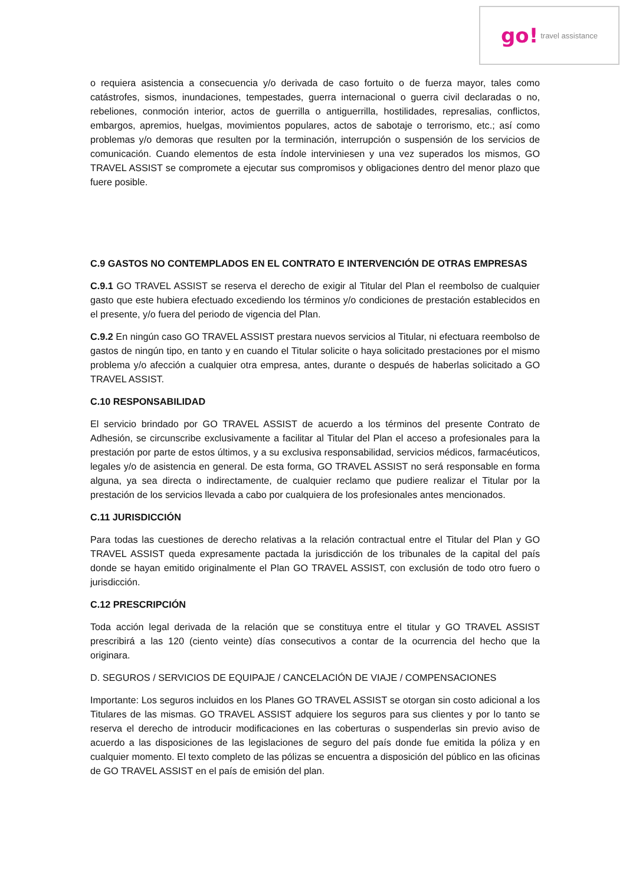go! travel assistance
o requiera asistencia a consecuencia y/o derivada de caso fortuito o de fuerza mayor, tales como catástrofes, sismos, inundaciones, tempestades, guerra internacional o guerra civil declaradas o no, rebeliones, conmoción interior, actos de guerrilla o antiguerrilla, hostilidades, represalias, conflictos, embargos, apremios, huelgas, movimientos populares, actos de sabotaje o terrorismo, etc.; así como problemas y/o demoras que resulten por la terminación, interrupción o suspensión de los servicios de comunicación. Cuando elementos de esta índole interviniesen y una vez superados los mismos, GO TRAVEL ASSIST se compromete a ejecutar sus compromisos y obligaciones dentro del menor plazo que fuere posible.
C.9 GASTOS NO CONTEMPLADOS EN EL CONTRATO E INTERVENCIÓN DE OTRAS EMPRESAS
C.9.1 GO TRAVEL ASSIST se reserva el derecho de exigir al Titular del Plan el reembolso de cualquier gasto que este hubiera efectuado excediendo los términos y/o condiciones de prestación establecidos en el presente, y/o fuera del periodo de vigencia del Plan.
C.9.2 En ningún caso GO TRAVEL ASSIST prestara nuevos servicios al Titular, ni efectuara reembolso de gastos de ningún tipo, en tanto y en cuando el Titular solicite o haya solicitado prestaciones por el mismo problema y/o afección a cualquier otra empresa, antes, durante o después de haberlas solicitado a GO TRAVEL ASSIST.
C.10 RESPONSABILIDAD
El servicio brindado por GO TRAVEL ASSIST de acuerdo a los términos del presente Contrato de Adhesión, se circunscribe exclusivamente a facilitar al Titular del Plan el acceso a profesionales para la prestación por parte de estos últimos, y a su exclusiva responsabilidad, servicios médicos, farmacéuticos, legales y/o de asistencia en general. De esta forma, GO TRAVEL ASSIST no será responsable en forma alguna, ya sea directa o indirectamente, de cualquier reclamo que pudiere realizar el Titular por la prestación de los servicios llevada a cabo por cualquiera de los profesionales antes mencionados.
C.11 JURISDICCIÓN
Para todas las cuestiones de derecho relativas a la relación contractual entre el Titular del Plan y GO TRAVEL ASSIST queda expresamente pactada la jurisdicción de los tribunales de la capital del país donde se hayan emitido originalmente el Plan GO TRAVEL ASSIST, con exclusión de todo otro fuero o jurisdicción.
C.12 PRESCRIPCIÓN
Toda acción legal derivada de la relación que se constituya entre el titular y GO TRAVEL ASSIST prescribirá a las 120 (ciento veinte) días consecutivos a contar de la ocurrencia del hecho que la originara.
D. SEGUROS / SERVICIOS DE EQUIPAJE / CANCELACIÓN DE VIAJE / COMPENSACIONES
Importante: Los seguros incluidos en los Planes GO TRAVEL ASSIST se otorgan sin costo adicional a los Titulares de las mismas. GO TRAVEL ASSIST adquiere los seguros para sus clientes y por lo tanto se reserva el derecho de introducir modificaciones en las coberturas o suspenderlas sin previo aviso de acuerdo a las disposiciones de las legislaciones de seguro del país donde fue emitida la póliza y en cualquier momento. El texto completo de las pólizas se encuentra a disposición del público en las oficinas de GO TRAVEL ASSIST en el país de emisión del plan.